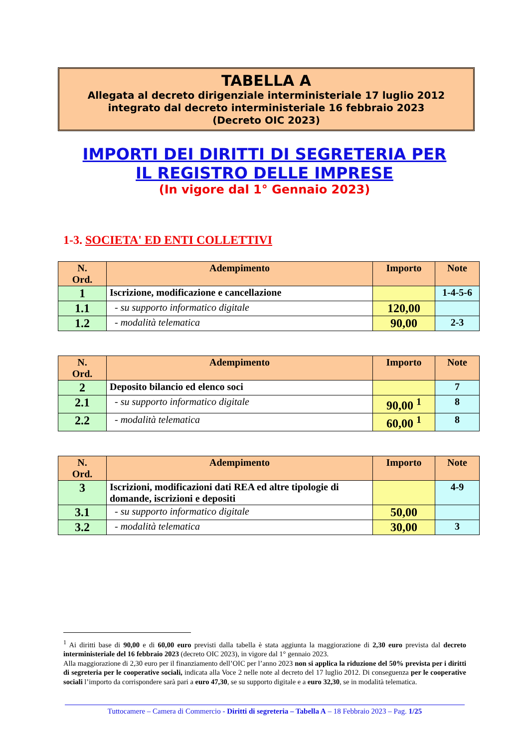TABELLA A
Allegata al decreto dirigenziale interministeriale 17 luglio 2012
integrato dal decreto interministeriale 16 febbraio 2023
(Decreto OIC 2023)
IMPORTI DEI DIRITTI DI SEGRETERIA PER
IL REGISTRO DELLE IMPRESE
(In vigore dal 1° Gennaio 2023)
1-3. SOCIETA' ED ENTI COLLETTIVI
| N. Ord. | Adempimento | Importo | Note |
| --- | --- | --- | --- |
| 1 | Iscrizione, modificazione e cancellazione | | 1-4-5-6 |
| 1.1 | - su supporto informatico digitale | 120,00 | |
| 1.2 | - modalità telematica | 90,00 | 2-3 |
| N. Ord. | Adempimento | Importo | Note |
| --- | --- | --- | --- |
| 2 | Deposito bilancio ed elenco soci | | 7 |
| 2.1 | - su supporto informatico digitale | 90,00 <sup>1</sup> | 8 |
| 2.2 | - modalità telematica | 60,00 <sup>1</sup> | 8 |
| N. Ord. | Adempimento | Importo | Note |
| --- | --- | --- | --- |
| 3 | Iscrizioni, modificazioni dati REA ed altre tipologie di domande, iscrizioni e depositi | | 4-9 |
| 3.1 | - su supporto informatico digitale | 50,00 | |
| 3.2 | - modalità telematica | 30,00 | 3 |
<sup>1</sup> Ai diritti base di 90,00 e di 60,00 euro previsti dalla tabella è stata aggiunta la maggiorazione di 2,30 euro prevista dal decreto interministeriale del 16 febbraio 2023 (decreto OIC 2023), in vigore dal 1° gennaio 2023.
Alla maggiorazione di 2,30 euro per il finanziamento dell’OIC per l’anno 2023 non si applica la riduzione del 50% prevista per i diritti di segreteria per le cooperative sociali, indicata alla Voce 2 nelle note al decreto del 17 luglio 2012. Di conseguenza per le cooperative sociali l’importo da corrispondere sarà pari a euro 47,30, se su supporto digitale e a euro 32,30, se in modalità telematica.
Tuttocamere – Camera di Commercio - Diritti di segreteria – Tabella A – 18 Febbraio 2023 – Pag. 1/25